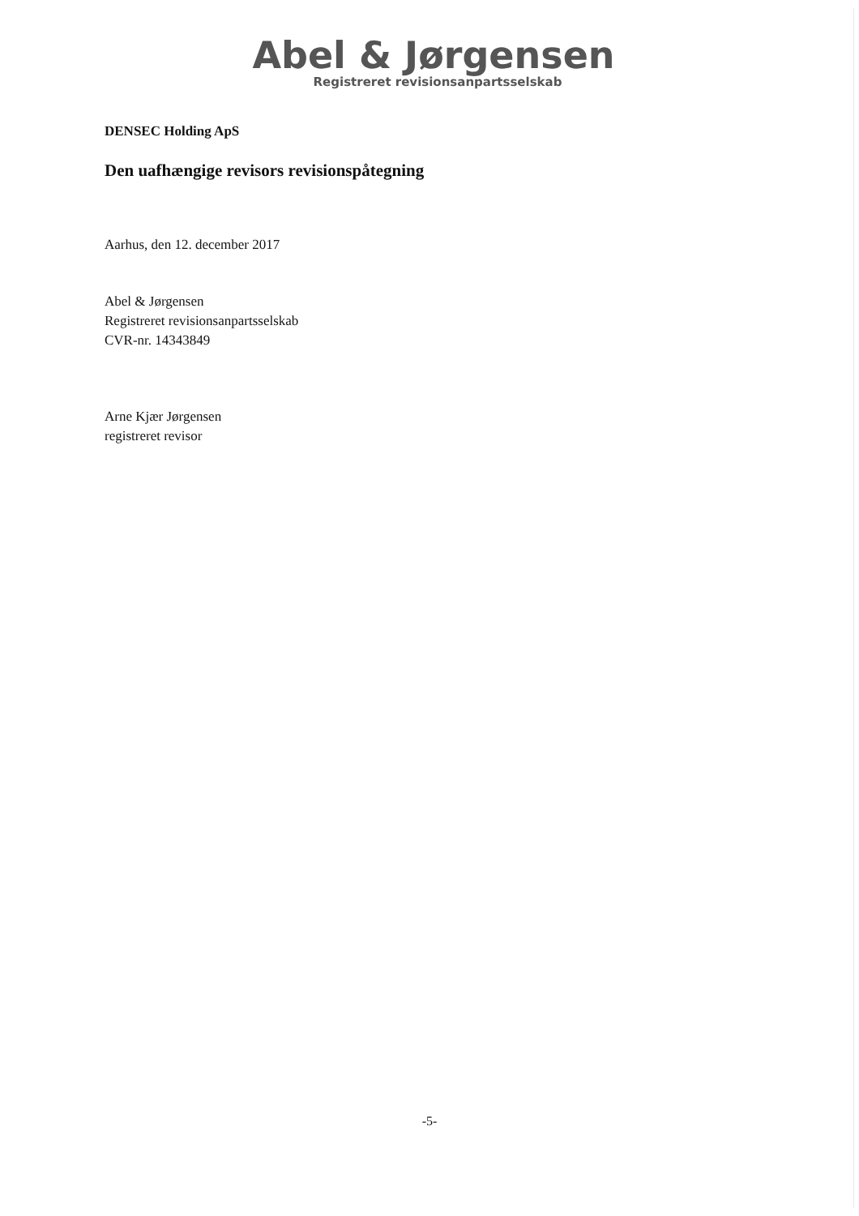Abel & Jørgensen
Registreret revisionsanpartsselskab
DENSEC Holding ApS
Den uafhængige revisors revisionspåtegning
Aarhus, den 12. december 2017
Abel & Jørgensen
Registreret revisionsanpartsselskab
CVR-nr. 14343849
Arne Kjær Jørgensen
registreret revisor
-5-